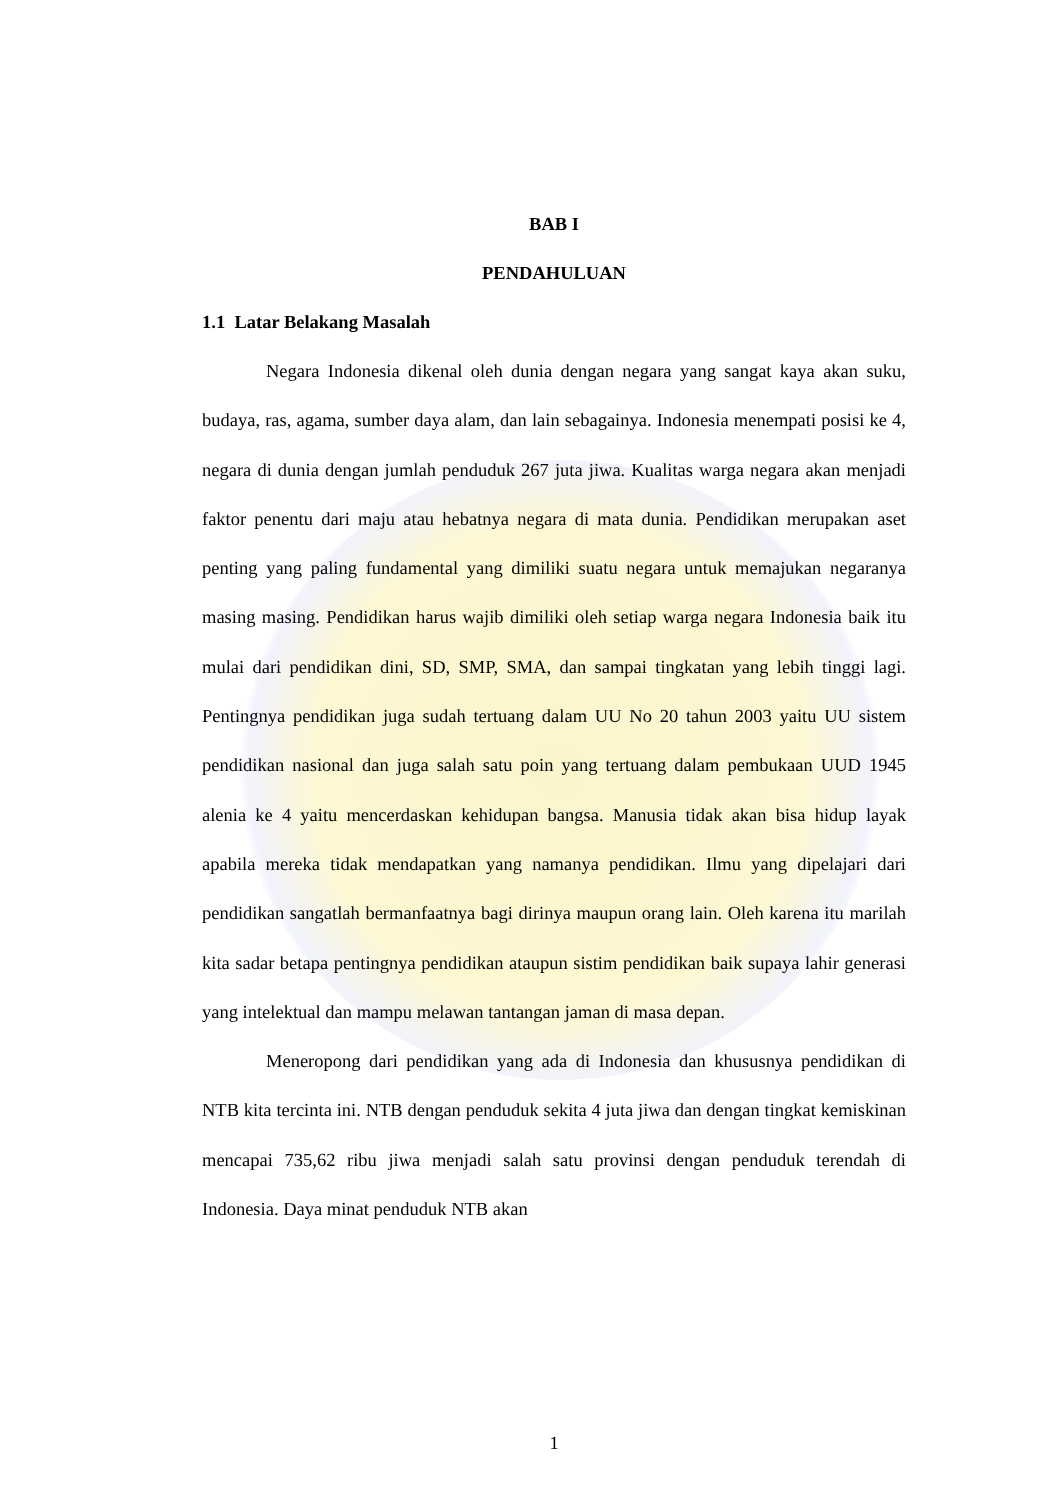BAB I
PENDAHULUAN
1.1 Latar Belakang Masalah
Negara Indonesia dikenal oleh dunia dengan negara yang sangat kaya akan suku, budaya, ras, agama, sumber daya alam, dan lain sebagainya. Indonesia menempati posisi ke 4, negara di dunia dengan jumlah penduduk 267 juta jiwa. Kualitas warga negara akan menjadi faktor penentu dari maju atau hebatnya negara di mata dunia. Pendidikan merupakan aset penting yang paling fundamental yang dimiliki suatu negara untuk memajukan negaranya masing masing. Pendidikan harus wajib dimiliki oleh setiap warga negara Indonesia baik itu mulai dari pendidikan dini, SD, SMP, SMA, dan sampai tingkatan yang lebih tinggi lagi. Pentingnya pendidikan juga sudah tertuang dalam UU No 20 tahun 2003 yaitu UU sistem pendidikan nasional dan juga salah satu poin yang tertuang dalam pembukaan UUD 1945 alenia ke 4 yaitu mencerdaskan kehidupan bangsa. Manusia tidak akan bisa hidup layak apabila mereka tidak mendapatkan yang namanya pendidikan. Ilmu yang dipelajari dari pendidikan sangatlah bermanfaatnya bagi dirinya maupun orang lain. Oleh karena itu marilah kita sadar betapa pentingnya pendidikan ataupun sistim pendidikan baik supaya lahir generasi yang intelektual dan mampu melawan tantangan jaman di masa depan.
Meneropong dari pendidikan yang ada di Indonesia dan khususnya pendidikan di NTB kita tercinta ini. NTB dengan penduduk sekita 4 juta jiwa dan dengan tingkat kemiskinan mencapai 735,62 ribu jiwa menjadi salah satu provinsi dengan penduduk terendah di Indonesia. Daya minat penduduk NTB akan
1